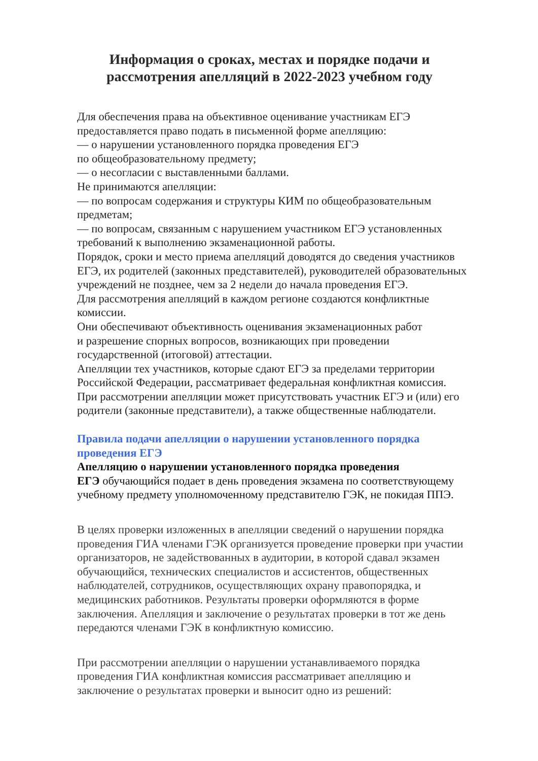Информация о сроках, местах и порядке подачи и
рассмотрения апелляций в 2022-2023 учебном году
Для обеспечения права на объективное оценивание участникам ЕГЭ
предоставляется право подать в письменной форме апелляцию:
— о нарушении установленного порядка проведения ЕГЭ
по общеобразовательному предмету;
— о несогласии с выставленными баллами.
Не принимаются апелляции:
— по вопросам содержания и структуры КИМ по общеобразовательным
предметам;
— по вопросам, связанным с нарушением участником ЕГЭ установленных
требований к выполнению экзаменационной работы.
Порядок, сроки и место приема апелляций доводятся до сведения участников
ЕГЭ, их родителей (законных представителей), руководителей образовательных
учреждений не позднее, чем за 2 недели до начала проведения ЕГЭ.
Для рассмотрения апелляций в каждом регионе создаются конфликтные
комиссии.
Они обеспечивают объективность оценивания экзаменационных работ
и разрешение спорных вопросов, возникающих при проведении
государственной (итоговой) аттестации.
Апелляции тех участников, которые сдают ЕГЭ за пределами территории
Российской Федерации, рассматривает федеральная конфликтная комиссия.
При рассмотрении апелляции может присутствовать участник ЕГЭ и (или) его
родители (законные представители), а также общественные наблюдатели.
Правила подачи апелляции о нарушении установленного порядка
проведения ЕГЭ
Апелляцию о нарушении установленного порядка проведения
ЕГЭ обучающийся подает в день проведения экзамена по соответствующему
учебному предмету уполномоченному представителю ГЭК, не покидая ППЭ.
В целях проверки изложенных в апелляции сведений о нарушении порядка
проведения ГИА членами ГЭК организуется проведение проверки при участии
организаторов, не задействованных в аудитории, в которой сдавал экзамен
обучающийся, технических специалистов и ассистентов, общественных
наблюдателей, сотрудников, осуществляющих охрану правопорядка, и
медицинских работников. Результаты проверки оформляются в форме
заключения. Апелляция и заключение о результатах проверки в тот же день
передаются членами ГЭК в конфликтную комиссию.
При рассмотрении апелляции о нарушении устанавливаемого порядка
проведения ГИА конфликтная комиссия рассматривает апелляцию и
заключение о результатах проверки и выносит одно из решений: